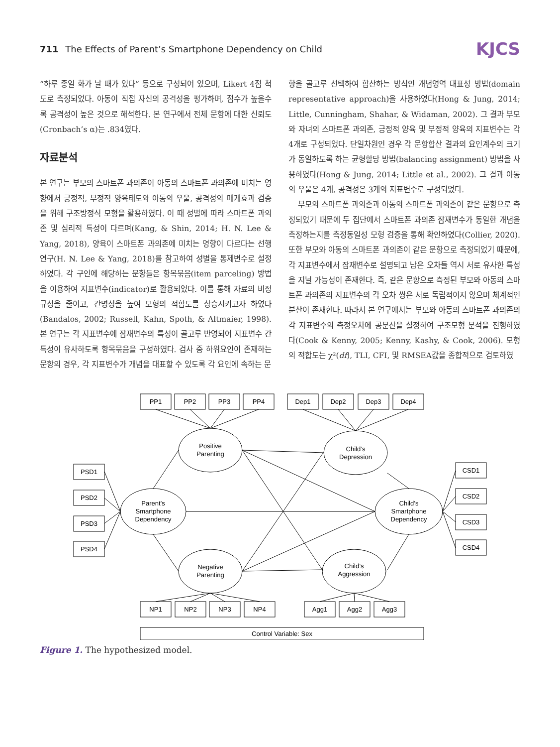711 The Effects of Parent’s Smartphone Dependency on Child
KJCS
“하루 종일 화가 날 때가 있다” 등으로 구성되어 있으며, Likert 4점 척도로 측정되었다. 아동이 직접 자신의 공격성을 평가하며, 점수가 높을수록 공격성이 높은 것으로 해석한다. 본 연구에서 전체 문항에 대한 신뢰도(Cronbach’s α)는 .834였다.
자료분석
본 연구는 부모의 스마트폰 과의존이 아동의 스마트폰 과의존에 미치는 영향에서 긍정적, 부정적 양육태도와 아동의 우울, 공격성의 매개효과 검증을 위해 구조방정식 모형을 활용하였다. 이 때 성별에 따라 스마트폰 과의존 및 심리적 특성이 다르며(Kang, & Shin, 2014; H. N. Lee & Yang, 2018), 양육이 스마트폰 과의존에 미치는 영향이 다르다는 선행 연구(H. N. Lee & Yang, 2018)를 참고하여 성별을 통제변수로 설정하였다. 각 구인에 해당하는 문항들은 항목묶음(item parceling) 방법을 이용하여 지표변수(indicator)로 활용되었다. 이를 통해 자료의 비정규성을 줄이고, 간명성을 높여 모형의 적합도를 상승시키고자 하였다(Bandalos, 2002; Russell, Kahn, Spoth, & Altmaier, 1998). 본 연구는 각 지표변수에 잠재변수의 특성이 골고루 반영되어 지표변수 간 특성이 유사하도록 항목묶음을 구성하였다. 검사 중 하위요인이 존재하는 문항의 경우, 각 지표변수가 개념을 대표할 수 있도록 각 요인에 속하는 문
항을 골고루 선택하여 합산하는 방식인 개념영역 대표성 방법(domain representative approach)을 사용하였다(Hong & Jung, 2014; Little, Cunningham, Shahar, & Widaman, 2002). 그 결과 부모와 자녀의 스마트폰 과의존, 긍정적 양육 및 부정적 양육의 지표변수는 각 4개로 구성되었다. 단일차원인 경우 각 문항합산 결과의 요인계수의 크기가 동일하도록 하는 균형할당 방법(balancing assignment) 방법을 사용하였다(Hong & Jung, 2014; Little et al., 2002). 그 결과 아동의 우울은 4개, 공격성은 3개의 지표변수로 구성되었다.
부모의 스마트폰 과의존과 아동의 스마트폰 과의존이 같은 문항으로 측정되었기 때문에 두 집단에서 스마트폰 과의존 잠재변수가 동일한 개념을 측정하는지를 측정동일성 모형 검증을 통해 확인하였다(Collier, 2020). 또한 부모와 아동의 스마트폰 과의존이 같은 문항으로 측정되었기 때문에, 각 지표변수에서 잠재변수로 설명되고 남은 오차들 역시 서로 유사한 특성을 지닐 가능성이 존재한다. 즉, 같은 문항으로 측정된 부모와 아동의 스마트폰 과의존의 지표변수의 각 오차 쌍은 서로 독립적이지 않으며 체계적인 분산이 존재한다. 따라서 본 연구에서는 부모와 아동의 스마트폰 과의존의 각 지표변수의 측정오차에 공분산을 설정하여 구조모형 분석을 진행하였다(Cook & Kenny, 2005; Kenny, Kashy, & Cook, 2006). 모형의 적합도는 χ²(df), TLI, CFI, 및 RMSEA값을 종합적으로 검토하였
PP1
PP2
PP3
PP4
Dep1
Dep2
Dep3
Dep4
PSD1
PSD2
PSD3
PSD4
CSD1
CSD2
CSD3
CSD4
NP1
NP2
NP3
NP4
Agg1
Agg2
Agg3
Control Variable: Sex
Positive
Parenting
Child’s
Depression
Parent’s
Smartphone
Dependency
Child’s
Smartphone
Dependency
Negative
Parenting
Child’s
Aggression
Figure 1. The hypothesized model.